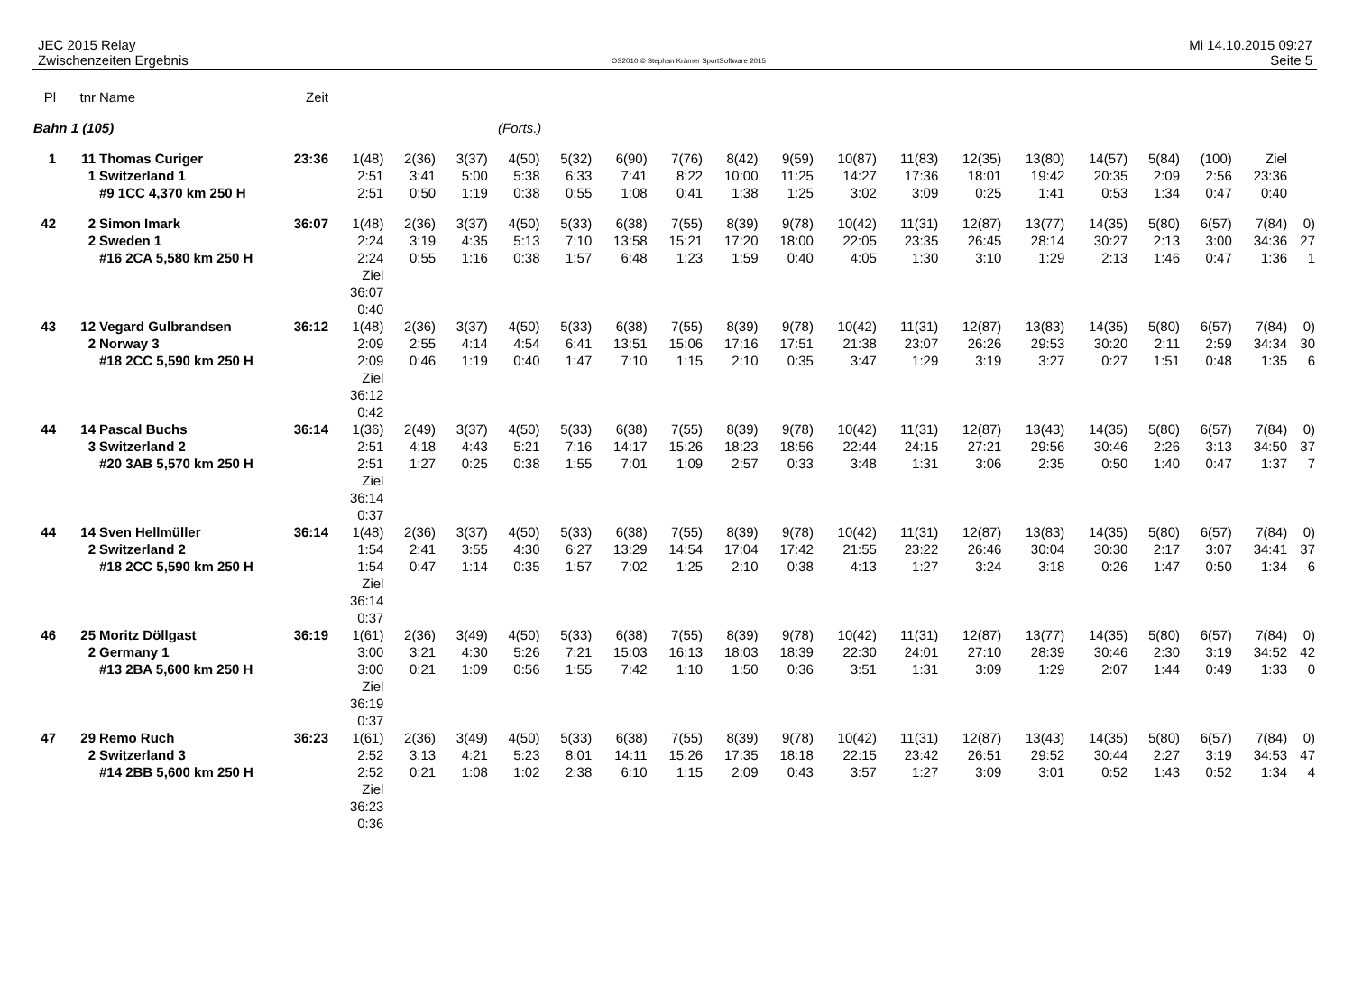JEC 2015 Relay
Zwischenzeiten Ergebnis
OS2010 © Stephan Krämer SportSoftware 2015
Mi 14.10.2015 09:27
Seite 5
| Pl | tnr | Name | Zeit | | | | | | | | | | | | | | | | | | |
| --- | --- | --- | --- | --- | --- | --- | --- | --- | --- | --- | --- | --- | --- | --- | --- | --- | --- | --- | --- | --- | --- |
| Bahn 1 (105) | | | (Forts.) | | | | | | | | | | | | | | | | | | |
| 1 | 11 | Thomas Curiger | 23:36 | 1(48) | 2(36) | 3(37) | 4(50) | 5(32) | 6(90) | 7(76) | 8(42) | 9(59) | 10(87) | 11(83) | 12(35) | 13(80) | 14(57) | 5(84) | (100) | Ziel | |
| | 1 | Switzerland 1 | | 2:51 | 3:41 | 5:00 | 5:38 | 6:33 | 7:41 | 8:22 | 10:00 | 11:25 | 14:27 | 17:36 | 18:01 | 19:42 | 20:35 | 2:09 | 2:56 | 23:36 | |
| | | #9 1CC 4,370 km 250 H | | 2:51 | 0:50 | 1:19 | 0:38 | 0:55 | 1:08 | 0:41 | 1:38 | 1:25 | 3:02 | 3:09 | 0:25 | 1:41 | 0:53 | 1:34 | 0:47 | 0:40 | |
| 42 | 2 | Simon Imark | 36:07 | 1(48) | 2(36) | 3(37) | 4(50) | 5(33) | 6(38) | 7(55) | 8(39) | 9(78) | 10(42) | 11(31) | 12(87) | 13(77) | 14(35) | 5(80) | 6(57) | 7(84) | 0) |
| | 2 | Sweden 1 | | 2:24 | 3:19 | 4:35 | 5:13 | 7:10 | 13:58 | 15:21 | 17:20 | 18:00 | 22:05 | 23:35 | 26:45 | 28:14 | 30:27 | 2:13 | 3:00 | 34:36 | 27 |
| | | #16 2CA 5,580 km 250 H | | 2:24 | 0:55 | 1:16 | 0:38 | 1:57 | 6:48 | 1:23 | 1:59 | 0:40 | 4:05 | 1:30 | 3:10 | 1:29 | 2:13 | 1:46 | 0:47 | 1:36 | 1 |
| | | | | Ziel 36:07 0:40 | | | | | | | | | | | | | | | | | |
| 43 | 12 | Vegard Gulbrandsen | 36:12 | 1(48) | 2(36) | 3(37) | 4(50) | 5(33) | 6(38) | 7(55) | 8(39) | 9(78) | 10(42) | 11(31) | 12(87) | 13(83) | 14(35) | 5(80) | 6(57) | 7(84) | 0) |
| | 2 | Norway 3 | | 2:09 | 2:55 | 4:14 | 4:54 | 6:41 | 13:51 | 15:06 | 17:16 | 17:51 | 21:38 | 23:07 | 26:26 | 29:53 | 30:20 | 2:11 | 2:59 | 34:34 | 30 |
| | | #18 2CC 5,590 km 250 H | | 2:09 | 0:46 | 1:19 | 0:40 | 1:47 | 7:10 | 1:15 | 2:10 | 0:35 | 3:47 | 1:29 | 3:19 | 3:27 | 0:27 | 1:51 | 0:48 | 1:35 | 6 |
| | | | | Ziel 36:12 0:42 | | | | | | | | | | | | | | | | | |
| 44 | 14 | Pascal Buchs | 36:14 | 1(36) | 2(49) | 3(37) | 4(50) | 5(33) | 6(38) | 7(55) | 8(39) | 9(78) | 10(42) | 11(31) | 12(87) | 13(43) | 14(35) | 5(80) | 6(57) | 7(84) | 0) |
| | 3 | Switzerland 2 | | 2:51 | 4:18 | 4:43 | 5:21 | 7:16 | 14:17 | 15:26 | 18:23 | 18:56 | 22:44 | 24:15 | 27:21 | 29:56 | 30:46 | 2:26 | 3:13 | 34:50 | 37 |
| | | #20 3AB 5,570 km 250 H | | 2:51 | 1:27 | 0:25 | 0:38 | 1:55 | 7:01 | 1:09 | 2:57 | 0:33 | 3:48 | 1:31 | 3:06 | 2:35 | 0:50 | 1:40 | 0:47 | 1:37 | 7 |
| | | | | Ziel 36:14 0:37 | | | | | | | | | | | | | | | | | |
| 44 | 14 | Sven Hellmüller | 36:14 | 1(48) | 2(36) | 3(37) | 4(50) | 5(33) | 6(38) | 7(55) | 8(39) | 9(78) | 10(42) | 11(31) | 12(87) | 13(83) | 14(35) | 5(80) | 6(57) | 7(84) | 0) |
| | 2 | Switzerland 2 | | 1:54 | 2:41 | 3:55 | 4:30 | 6:27 | 13:29 | 14:54 | 17:04 | 17:42 | 21:55 | 23:22 | 26:46 | 30:04 | 30:30 | 2:17 | 3:07 | 34:41 | 37 |
| | | #18 2CC 5,590 km 250 H | | 1:54 | 0:47 | 1:14 | 0:35 | 1:57 | 7:02 | 1:25 | 2:10 | 0:38 | 4:13 | 1:27 | 3:24 | 3:18 | 0:26 | 1:47 | 0:50 | 1:34 | 6 |
| | | | | Ziel 36:14 0:37 | | | | | | | | | | | | | | | | | |
| 46 | 25 | Moritz Döllgast | 36:19 | 1(61) | 2(36) | 3(49) | 4(50) | 5(33) | 6(38) | 7(55) | 8(39) | 9(78) | 10(42) | 11(31) | 12(87) | 13(77) | 14(35) | 5(80) | 6(57) | 7(84) | 0) |
| | 2 | Germany 1 | | 3:00 | 3:21 | 4:30 | 5:26 | 7:21 | 15:03 | 16:13 | 18:03 | 18:39 | 22:30 | 24:01 | 27:10 | 28:39 | 30:46 | 2:30 | 3:19 | 34:52 | 42 |
| | | #13 2BA 5,600 km 250 H | | 3:00 | 0:21 | 1:09 | 0:56 | 1:55 | 7:42 | 1:10 | 1:50 | 0:36 | 3:51 | 1:31 | 3:09 | 1:29 | 2:07 | 1:44 | 0:49 | 1:33 | 0 |
| | | | | Ziel 36:19 0:37 | | | | | | | | | | | | | | | | | |
| 47 | 29 | Remo Ruch | 36:23 | 1(61) | 2(36) | 3(49) | 4(50) | 5(33) | 6(38) | 7(55) | 8(39) | 9(78) | 10(42) | 11(31) | 12(87) | 13(43) | 14(35) | 5(80) | 6(57) | 7(84) | 0) |
| | 2 | Switzerland 3 | | 2:52 | 3:13 | 4:21 | 5:23 | 8:01 | 14:11 | 15:26 | 17:35 | 18:18 | 22:15 | 23:42 | 26:51 | 29:52 | 30:44 | 2:27 | 3:19 | 34:53 | 47 |
| | | #14 2BB 5,600 km 250 H | | 2:52 | 0:21 | 1:08 | 1:02 | 2:38 | 6:10 | 1:15 | 2:09 | 0:43 | 3:57 | 1:27 | 3:09 | 3:01 | 0:52 | 1:43 | 0:52 | 1:34 | 4 |
| | | | | Ziel 36:23 0:36 | | | | | | | | | | | | | | | | | |